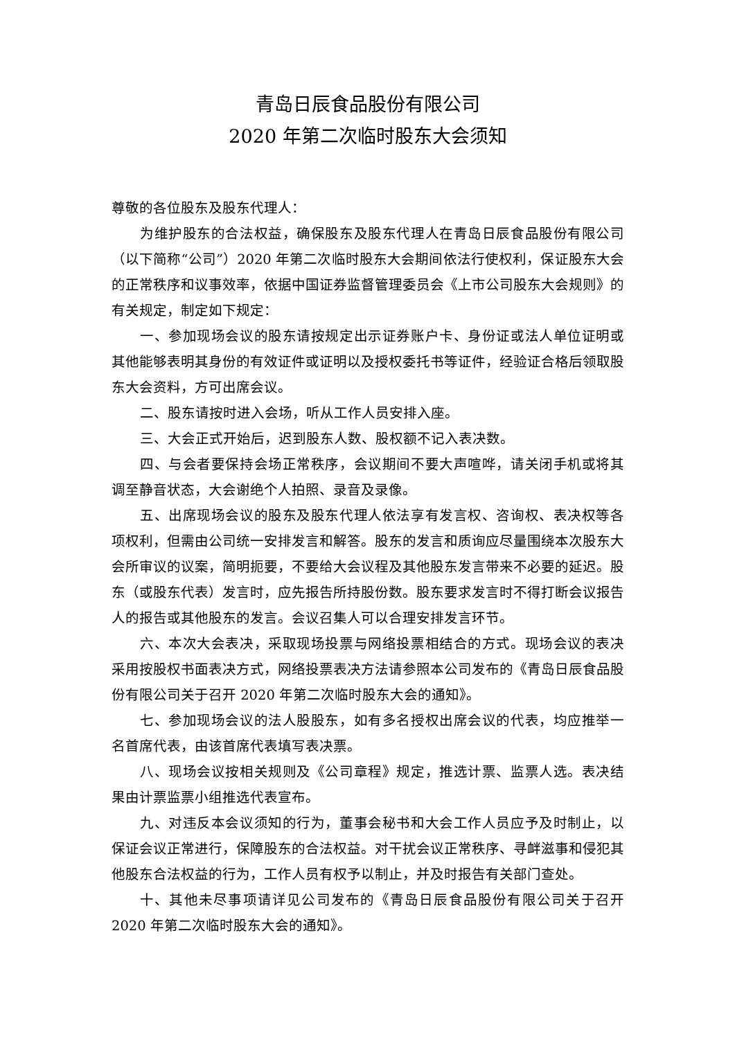青岛日辰食品股份有限公司
2020 年第二次临时股东大会须知
尊敬的各位股东及股东代理人：
为维护股东的合法权益，确保股东及股东代理人在青岛日辰食品股份有限公司（以下简称“公司”）2020 年第二次临时股东大会期间依法行使权利，保证股东大会的正常秩序和议事效率，依据中国证券监督管理委员会《上市公司股东大会规则》的有关规定，制定如下规定：
一、参加现场会议的股东请按规定出示证券账户卡、身份证或法人单位证明或其他能够表明其身份的有效证件或证明以及授权委托书等证件，经验证合格后领取股东大会资料，方可出席会议。
二、股东请按时进入会场，听从工作人员安排入座。
三、大会正式开始后，迟到股东人数、股权额不记入表决数。
四、与会者要保持会场正常秩序，会议期间不要大声喧哗，请关闭手机或将其调至静音状态，大会谢绝个人拍照、录音及录像。
五、出席现场会议的股东及股东代理人依法享有发言权、咨询权、表决权等各项权利，但需由公司统一安排发言和解答。股东的发言和质询应尽量围绕本次股东大会所审议的议案，简明扼要，不要给大会议程及其他股东发言带来不必要的延迟。股东（或股东代表）发言时，应先报告所持股份数。股东要求发言时不得打断会议报告人的报告或其他股东的发言。会议召集人可以合理安排发言环节。
六、本次大会表决，采取现场投票与网络投票相结合的方式。现场会议的表决采用按股权书面表决方式，网络投票表决方法请参照本公司发布的《青岛日辰食品股份有限公司关于召开 2020 年第二次临时股东大会的通知》。
七、参加现场会议的法人股股东，如有多名授权出席会议的代表，均应推举一名首席代表，由该首席代表填写表决票。
八、现场会议按相关规则及《公司章程》规定，推选计票、监票人选。表决结果由计票监票小组推选代表宣布。
九、对违反本会议须知的行为，董事会秘书和大会工作人员应予及时制止，以保证会议正常进行，保障股东的合法权益。对干扰会议正常秩序、寻衅滋事和侵犯其他股东合法权益的行为，工作人员有权予以制止，并及时报告有关部门查处。
十、其他未尽事项请详见公司发布的《青岛日辰食品股份有限公司关于召开 2020 年第二次临时股东大会的通知》。